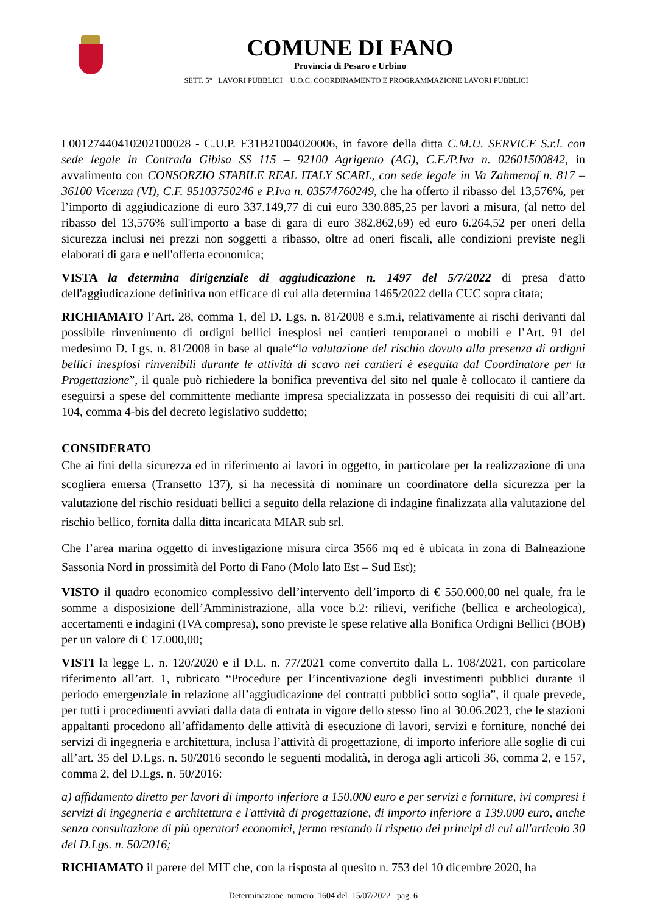COMUNE DI FANO
Provincia di Pesaro e Urbino
SETT. 5° LAVORI PUBBLICI U.O.C. COORDINAMENTO E PROGRAMMAZIONE LAVORI PUBBLICI
L00127440410202100028 - C.U.P. E31B21004020006, in favore della ditta C.M.U. SERVICE S.r.l. con sede legale in Contrada Gibisa SS 115 – 92100 Agrigento (AG), C.F./P.Iva n. 02601500842, in avvalimento con CONSORZIO STABILE REAL ITALY SCARL, con sede legale in Va Zahmenof n. 817 – 36100 Vicenza (VI), C.F. 95103750246 e P.Iva n. 03574760249, che ha offerto il ribasso del 13,576%, per l’importo di aggiudicazione di euro 337.149,77 di cui euro 330.885,25 per lavori a misura, (al netto del ribasso del 13,576% sull'importo a base di gara di euro 382.862,69) ed euro 6.264,52 per oneri della sicurezza inclusi nei prezzi non soggetti a ribasso, oltre ad oneri fiscali, alle condizioni previste negli elaborati di gara e nell'offerta economica;
VISTA la determina dirigenziale di aggiudicazione n. 1497 del 5/7/2022 di presa d'atto dell'aggiudicazione definitiva non efficace di cui alla determina 1465/2022 della CUC sopra citata;
RICHIAMATO l’Art. 28, comma 1, del D. Lgs. n. 81/2008 e s.m.i, relativamente ai rischi derivanti dal possibile rinvenimento di ordigni bellici inesplosi nei cantieri temporanei o mobili e l’Art. 91 del medesimo D. Lgs. n. 81/2008 in base al quale“la valutazione del rischio dovuto alla presenza di ordigni bellici inesplosi rinvenibili durante le attività di scavo nei cantieri è eseguita dal Coordinatore per la Progettazione”, il quale può richiedere la bonifica preventiva del sito nel quale è collocato il cantiere da eseguirsi a spese del committente mediante impresa specializzata in possesso dei requisiti di cui all’art. 104, comma 4-bis del decreto legislativo suddetto;
CONSIDERATO
Che ai fini della sicurezza ed in riferimento ai lavori in oggetto, in particolare per la realizzazione di una scogliera emersa (Transetto 137), si ha necessità di nominare un coordinatore della sicurezza per la valutazione del rischio residuati bellici a seguito della relazione di indagine finalizzata alla valutazione del rischio bellico, fornita dalla ditta incaricata MIAR sub srl.
Che l’area marina oggetto di investigazione misura circa 3566 mq ed è ubicata in zona di Balneazione Sassonia Nord in prossimità del Porto di Fano (Molo lato Est – Sud Est);
VISTO il quadro economico complessivo dell’intervento dell’importo di € 550.000,00 nel quale, fra le somme a disposizione dell’Amministrazione, alla voce b.2: rilievi, verifiche (bellica e archeologica), accertamenti e indagini (IVA compresa), sono previste le spese relative alla Bonifica Ordigni Bellici (BOB) per un valore di € 17.000,00;
VISTI la legge L. n. 120/2020 e il D.L. n. 77/2021 come convertito dalla L. 108/2021, con particolare riferimento all’art. 1, rubricato “Procedure per l’incentivazione degli investimenti pubblici durante il periodo emergenziale in relazione all’aggiudicazione dei contratti pubblici sotto soglia”, il quale prevede, per tutti i procedimenti avviati dalla data di entrata in vigore dello stesso fino al 30.06.2023, che le stazioni appaltanti procedono all’affidamento delle attività di esecuzione di lavori, servizi e forniture, nonché dei servizi di ingegneria e architettura, inclusa l’attività di progettazione, di importo inferiore alle soglie di cui all’art. 35 del D.Lgs. n. 50/2016 secondo le seguenti modalità, in deroga agli articoli 36, comma 2, e 157, comma 2, del D.Lgs. n. 50/2016:
a) affidamento diretto per lavori di importo inferiore a 150.000 euro e per servizi e forniture, ivi compresi i servizi di ingegneria e architettura e l'attività di progettazione, di importo inferiore a 139.000 euro, anche senza consultazione di più operatori economici, fermo restando il rispetto dei principi di cui all'articolo 30 del D.Lgs. n. 50/2016;
RICHIAMATO il parere del MIT che, con la risposta al quesito n. 753 del 10 dicembre 2020, ha
Determinazione numero 1604 del 15/07/2022 pag. 6